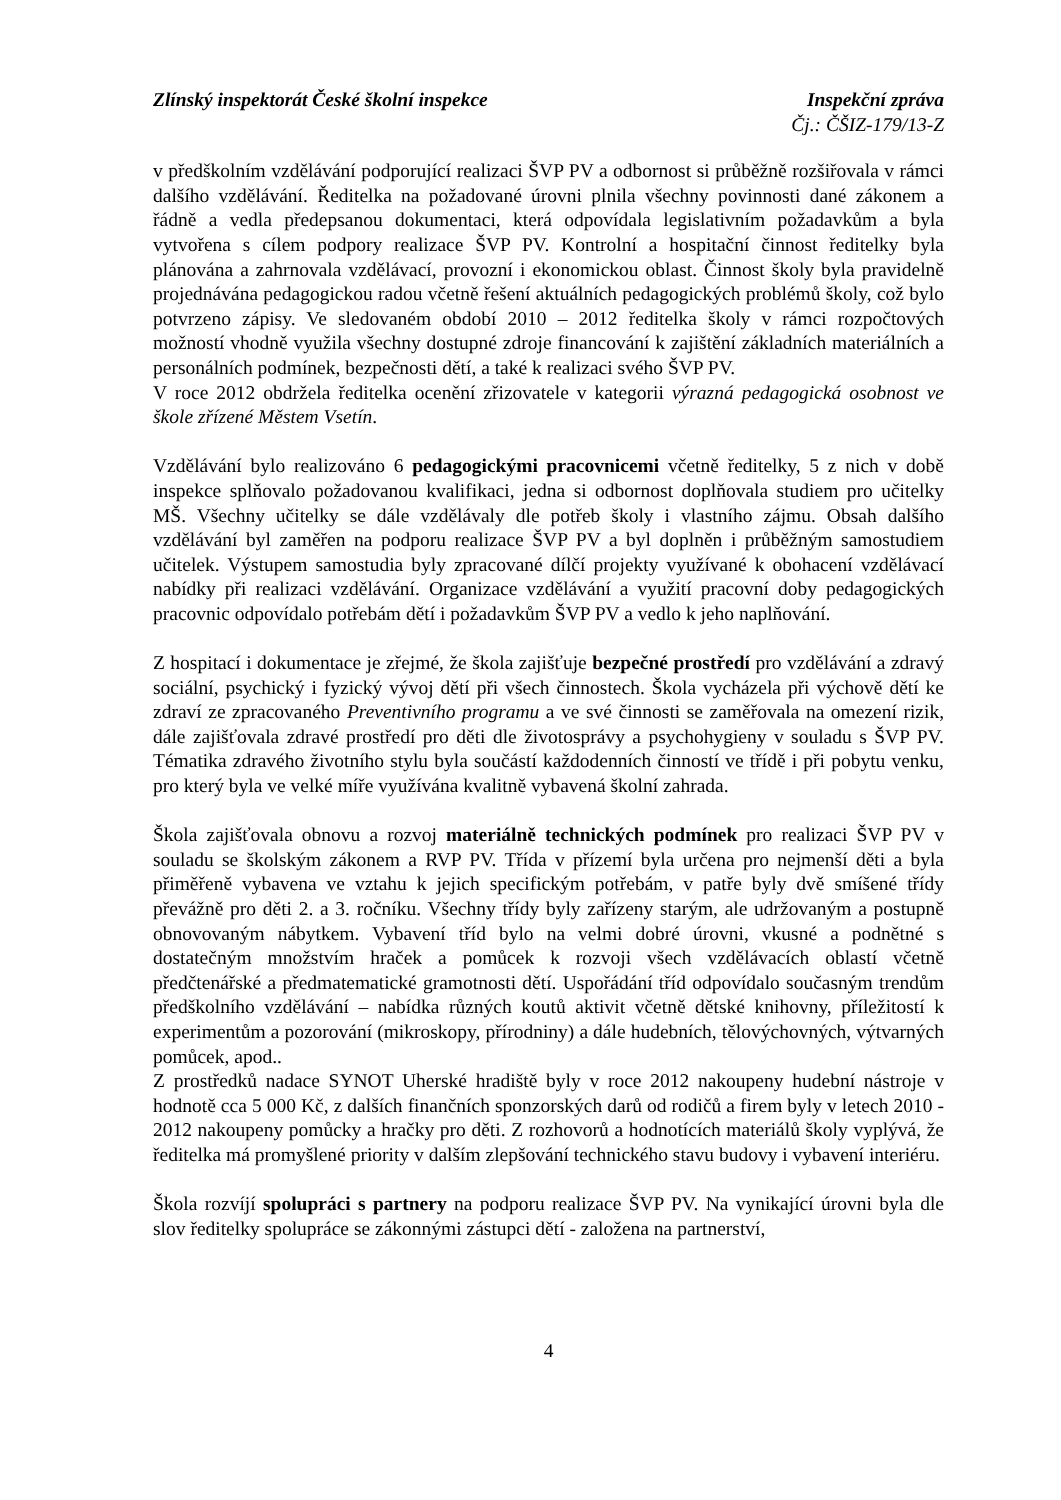Zlínský inspektorát České školní inspekce Inspekční zpráva
Čj.: ČŠIZ-179/13-Z
v předškolním vzdělávání podporující realizaci ŠVP PV a odbornost si průběžně rozšiřovala v rámci dalšího vzdělávání. Ředitelka na požadované úrovni plnila všechny povinnosti dané zákonem a řádně a vedla předepsanou dokumentaci, která odpovídala legislativním požadavkům a byla vytvořena s cílem podpory realizace ŠVP PV. Kontrolní a hospitační činnost ředitelky byla plánována a zahrnovala vzdělávací, provozní i ekonomickou oblast. Činnost školy byla pravidelně projednávána pedagogickou radou včetně řešení aktuálních pedagogických problémů školy, což bylo potvrzeno zápisy. Ve sledovaném období 2010 – 2012 ředitelka školy v rámci rozpočtových možností vhodně využila všechny dostupné zdroje financování k zajištění základních materiálních a personálních podmínek, bezpečnosti dětí, a také k realizaci svého ŠVP PV.
V roce 2012 obdržela ředitelka ocenění zřizovatele v kategorii výrazná pedagogická osobnost ve škole zřízené Městem Vsetín.
Vzdělávání bylo realizováno 6 pedagogickými pracovnicemi včetně ředitelky, 5 z nich v době inspekce splňovalo požadovanou kvalifikaci, jedna si odbornost doplňovala studiem pro učitelky MŠ. Všechny učitelky se dále vzdělávaly dle potřeb školy i vlastního zájmu. Obsah dalšího vzdělávání byl zaměřen na podporu realizace ŠVP PV a byl doplněn i průběžným samostudiem učitelek. Výstupem samostudia byly zpracované dílčí projekty využívané k obohacení vzdělávací nabídky při realizaci vzdělávání. Organizace vzdělávání a využití pracovní doby pedagogických pracovnic odpovídalo potřebám dětí i požadavkům ŠVP PV a vedlo k jeho naplňování.
Z hospitací i dokumentace je zřejmé, že škola zajišťuje bezpečné prostředí pro vzdělávání a zdravý sociální, psychický i fyzický vývoj dětí při všech činnostech. Škola vycházela při výchově dětí ke zdraví ze zpracovaného Preventivního programu a ve své činnosti se zaměřovala na omezení rizik, dále zajišťovala zdravé prostředí pro děti dle životosprávy a psychohygieny v souladu s ŠVP PV. Tématika zdravého životního stylu byla součástí každodenních činností ve třídě i při pobytu venku, pro který byla ve velké míře využívána kvalitně vybavená školní zahrada.
Škola zajišťovala obnovu a rozvoj materiálně technických podmínek pro realizaci ŠVP PV v souladu se školským zákonem a RVP PV. Třída v přízemí byla určena pro nejmenší děti a byla přiměřeně vybavena ve vztahu k jejich specifickým potřebám, v patře byly dvě smíšené třídy převážně pro děti 2. a 3. ročníku. Všechny třídy byly zařízeny starým, ale udržovaným a postupně obnovovaným nábytkem. Vybavení tříd bylo na velmi dobré úrovni, vkusné a podnětné s dostatečným množstvím hraček a pomůcek k rozvoji všech vzdělávacích oblastí včetně předčtenářské a předmatematické gramotnosti dětí. Uspořádání tříd odpovídalo současným trendům předškolního vzdělávání – nabídka různých koutů aktivit včetně dětské knihovny, příležitostí k experimentům a pozorování (mikroskopy, přírodniny) a dále hudebních, tělovýchovných, výtvarných pomůcek, apod..
Z prostředků nadace SYNOT Uherské hradiště byly v roce 2012 nakoupeny hudební nástroje v hodnotě cca 5 000 Kč, z dalších finančních sponzorských darů od rodičů a firem byly v letech 2010 - 2012 nakoupeny pomůcky a hračky pro děti. Z rozhovorů a hodnotících materiálů školy vyplývá, že ředitelka má promyšlené priority v dalším zlepšování technického stavu budovy i vybavení interiéru.
Škola rozvíjí spolupráci s partnery na podporu realizace ŠVP PV. Na vynikající úrovni byla dle slov ředitelky spolupráce se zákonnými zástupci dětí - založena na partnerství,
4